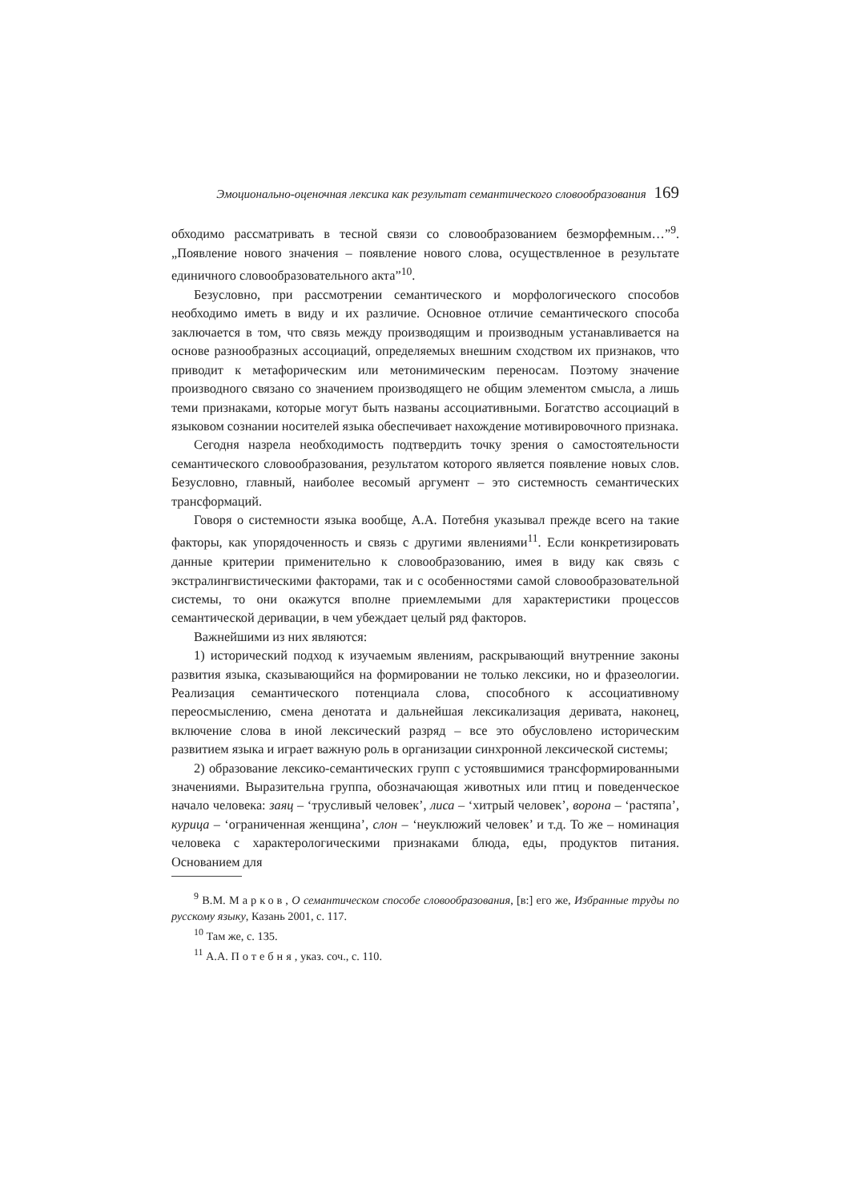Эмоционально-оценочная лексика как результат семантического словообразования 169
обходимо рассматривать в тесной связи со словообразованием безморфемным…”<sup>9</sup>. „Появление нового значения – появление нового слова, осуществленное в результате единичного словообразовательного акта”<sup>10</sup>.
Безусловно, при рассмотрении семантического и морфологического способов необходимо иметь в виду и их различие. Основное отличие семантического способа заключается в том, что связь между производящим и производным устанавливается на основе разнообразных ассоциаций, определяемых внешним сходством их признаков, что приводит к метафорическим или метонимическим переносам. Поэтому значение производного связано со значением производящего не общим элементом смысла, а лишь теми признаками, которые могут быть названы ассоциативными. Богатство ассоциаций в языковом сознании носителей языка обеспечивает нахождение мотивировочного признака.
Сегодня назрела необходимость подтвердить точку зрения о самостоятельности семантического словообразования, результатом которого является появление новых слов. Безусловно, главный, наиболее весомый аргумент – это системность семантических трансформаций.
Говоря о системности языка вообще, А.А. Потебня указывал прежде всего на такие факторы, как упорядоченность и связь с другими явлениями<sup>11</sup>. Если конкретизировать данные критерии применительно к словообразованию, имея в виду как связь с экстралингвистическими факторами, так и с особенностями самой словообразовательной системы, то они окажутся вполне приемлемыми для характеристики процессов семантической деривации, в чем убеждает целый ряд факторов.
Важнейшими из них являются:
1) исторический подход к изучаемым явлениям, раскрывающий внутренние законы развития языка, сказывающийся на формировании не только лексики, но и фразеологии. Реализация семантического потенциала слова, способного к ассоциативному переосмыслению, смена денотата и дальнейшая лексикализация деривата, наконец, включение слова в иной лексический разряд – все это обусловлено историческим развитием языка и играет важную роль в организации синхронной лексической системы;
2) образование лексико-семантических групп с устоявшимися трансформированными значениями. Выразительна группа, обозначающая животных или птиц и поведенческое начало человека: заяц – ‘трусливый человек’, лиса – ‘хитрый человек’, ворона – ‘растяпа’, курица – ‘ограниченная женщина’, слон – ‘неуклюжий человек’ и т.д. То же – номинация человека с характерологическими признаками блюда, еды, продуктов питания. Основанием для
<sup>9</sup> В.М. Марков, О семантическом способе словообразования, [в:] его же, Избранные труды по русскому языку, Казань 2001, с. 117.
<sup>10</sup> Там же, с. 135.
<sup>11</sup> А.А. Потебня, указ. соч., с. 110.